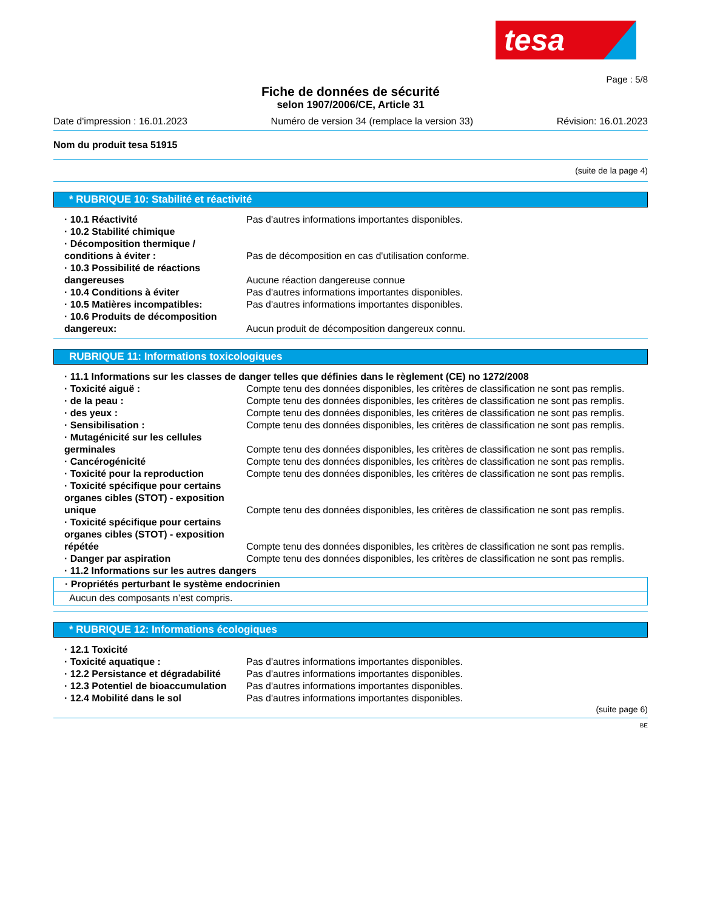tesa
Page : 5/8
Fiche de données de sécurité
selon 1907/2006/CE, Article 31
Date d'impression : 16.01.2023 Numéro de version 34 (remplace la version 33) Révision: 16.01.2023
Nom du produit tesa 51915
(suite de la page 4)
* RUBRIQUE 10: Stabilité et réactivité
· 10.1 Réactivité Pas d'autres informations importantes disponibles.
· 10.2 Stabilité chimique
· Décomposition thermique / conditions à éviter :
Pas de décomposition en cas d'utilisation conforme.
· 10.3 Possibilité de réactions dangereuses
Aucune réaction dangereuse connue
· 10.4 Conditions à éviter Pas d'autres informations importantes disponibles.
· 10.5 Matières incompatibles: Pas d'autres informations importantes disponibles.
· 10.6 Produits de décomposition dangereux:
Aucun produit de décomposition dangereux connu.
RUBRIQUE 11: Informations toxicologiques
· 11.1 Informations sur les classes de danger telles que définies dans le règlement (CE) no 1272/2008
· Toxicité aiguë : Compte tenu des données disponibles, les critères de classification ne sont pas remplis.
· de la peau : Compte tenu des données disponibles, les critères de classification ne sont pas remplis.
· des yeux : Compte tenu des données disponibles, les critères de classification ne sont pas remplis.
· Sensibilisation : Compte tenu des données disponibles, les critères de classification ne sont pas remplis.
· Mutagénicité sur les cellules germinales
Compte tenu des données disponibles, les critères de classification ne sont pas remplis.
· Cancérogénicité Compte tenu des données disponibles, les critères de classification ne sont pas remplis.
· Toxicité pour la reproduction Compte tenu des données disponibles, les critères de classification ne sont pas remplis.
· Toxicité spécifique pour certains organes cibles (STOT) - exposition unique
Compte tenu des données disponibles, les critères de classification ne sont pas remplis.
· Toxicité spécifique pour certains organes cibles (STOT) - exposition répétée
Compte tenu des données disponibles, les critères de classification ne sont pas remplis.
· Danger par aspiration Compte tenu des données disponibles, les critères de classification ne sont pas remplis.
· 11.2 Informations sur les autres dangers
· Propriétés perturbant le système endocrinien
Aucun des composants n’est compris.
* RUBRIQUE 12: Informations écologiques
· 12.1 Toxicité
· Toxicité aquatique : Pas d'autres informations importantes disponibles.
· 12.2 Persistance et dégradabilité Pas d'autres informations importantes disponibles.
· 12.3 Potentiel de bioaccumulation Pas d'autres informations importantes disponibles.
· 12.4 Mobilité dans le sol Pas d'autres informations importantes disponibles.
(suite page 6)
BE